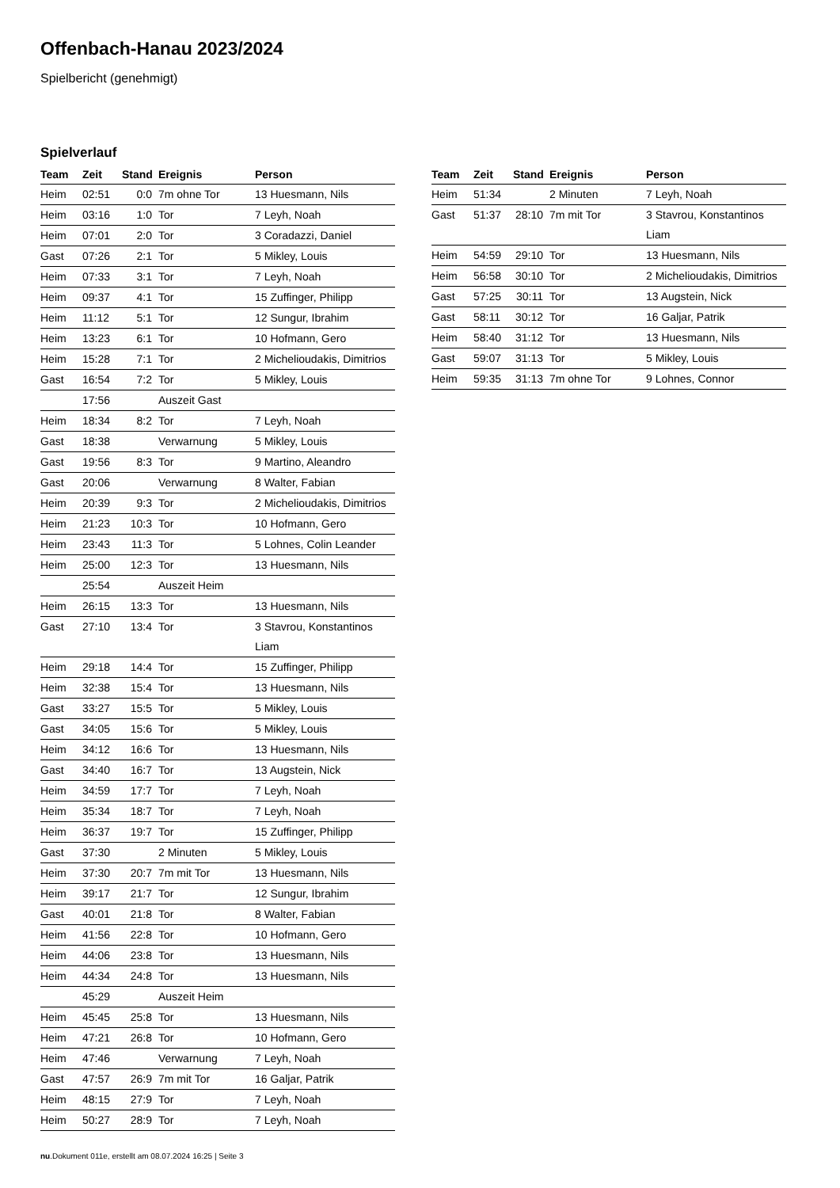Offenbach-Hanau 2023/2024
Spielbericht (genehmigt)
Spielverlauf
| Team | Zeit | Stand | Ereignis | Person |
| --- | --- | --- | --- | --- |
| Heim | 02:51 | 0:0 | 7m ohne Tor | 13 Huesmann, Nils |
| Heim | 03:16 | 1:0 | Tor | 7 Leyh, Noah |
| Heim | 07:01 | 2:0 | Tor | 3 Coradazzi, Daniel |
| Gast | 07:26 | 2:1 | Tor | 5 Mikley, Louis |
| Heim | 07:33 | 3:1 | Tor | 7 Leyh, Noah |
| Heim | 09:37 | 4:1 | Tor | 15 Zuffinger, Philipp |
| Heim | 11:12 | 5:1 | Tor | 12 Sungur, Ibrahim |
| Heim | 13:23 | 6:1 | Tor | 10 Hofmann, Gero |
| Heim | 15:28 | 7:1 | Tor | 2 Michelioudakis, Dimitrios |
| Gast | 16:54 | 7:2 | Tor | 5 Mikley, Louis |
| | 17:56 | | Auszeit Gast | |
| Heim | 18:34 | 8:2 | Tor | 7 Leyh, Noah |
| Gast | 18:38 | | Verwarnung | 5 Mikley, Louis |
| Gast | 19:56 | 8:3 | Tor | 9 Martino, Aleandro |
| Gast | 20:06 | | Verwarnung | 8 Walter, Fabian |
| Heim | 20:39 | 9:3 | Tor | 2 Michelioudakis, Dimitrios |
| Heim | 21:23 | 10:3 | Tor | 10 Hofmann, Gero |
| Heim | 23:43 | 11:3 | Tor | 5 Lohnes, Colin Leander |
| Heim | 25:00 | 12:3 | Tor | 13 Huesmann, Nils |
| | 25:54 | | Auszeit Heim | |
| Heim | 26:15 | 13:3 | Tor | 13 Huesmann, Nils |
| Gast | 27:10 | 13:4 | Tor | 3 Stavrou, Konstantinos Liam |
| Heim | 29:18 | 14:4 | Tor | 15 Zuffinger, Philipp |
| Heim | 32:38 | 15:4 | Tor | 13 Huesmann, Nils |
| Gast | 33:27 | 15:5 | Tor | 5 Mikley, Louis |
| Gast | 34:05 | 15:6 | Tor | 5 Mikley, Louis |
| Heim | 34:12 | 16:6 | Tor | 13 Huesmann, Nils |
| Gast | 34:40 | 16:7 | Tor | 13 Augstein, Nick |
| Heim | 34:59 | 17:7 | Tor | 7 Leyh, Noah |
| Heim | 35:34 | 18:7 | Tor | 7 Leyh, Noah |
| Heim | 36:37 | 19:7 | Tor | 15 Zuffinger, Philipp |
| Gast | 37:30 | | 2 Minuten | 5 Mikley, Louis |
| Heim | 37:30 | 20:7 | 7m mit Tor | 13 Huesmann, Nils |
| Heim | 39:17 | 21:7 | Tor | 12 Sungur, Ibrahim |
| Gast | 40:01 | 21:8 | Tor | 8 Walter, Fabian |
| Heim | 41:56 | 22:8 | Tor | 10 Hofmann, Gero |
| Heim | 44:06 | 23:8 | Tor | 13 Huesmann, Nils |
| Heim | 44:34 | 24:8 | Tor | 13 Huesmann, Nils |
| | 45:29 | | Auszeit Heim | |
| Heim | 45:45 | 25:8 | Tor | 13 Huesmann, Nils |
| Heim | 47:21 | 26:8 | Tor | 10 Hofmann, Gero |
| Heim | 47:46 | | Verwarnung | 7 Leyh, Noah |
| Gast | 47:57 | 26:9 | 7m mit Tor | 16 Galjar, Patrik |
| Heim | 48:15 | 27:9 | Tor | 7 Leyh, Noah |
| Heim | 50:27 | 28:9 | Tor | 7 Leyh, Noah |
| Team | Zeit | Stand | Ereignis | Person |
| --- | --- | --- | --- | --- |
| Heim | 51:34 | | 2 Minuten | 7 Leyh, Noah |
| Gast | 51:37 | 28:10 | 7m mit Tor | 3 Stavrou, Konstantinos Liam |
| Heim | 54:59 | 29:10 | Tor | 13 Huesmann, Nils |
| Heim | 56:58 | 30:10 | Tor | 2 Michelioudakis, Dimitrios |
| Gast | 57:25 | 30:11 | Tor | 13 Augstein, Nick |
| Gast | 58:11 | 30:12 | Tor | 16 Galjar, Patrik |
| Heim | 58:40 | 31:12 | Tor | 13 Huesmann, Nils |
| Gast | 59:07 | 31:13 | Tor | 5 Mikley, Louis |
| Heim | 59:35 | 31:13 | 7m ohne Tor | 9 Lohnes, Connor |
nu.Dokument 011e, erstellt am 08.07.2024 16:25 | Seite 3